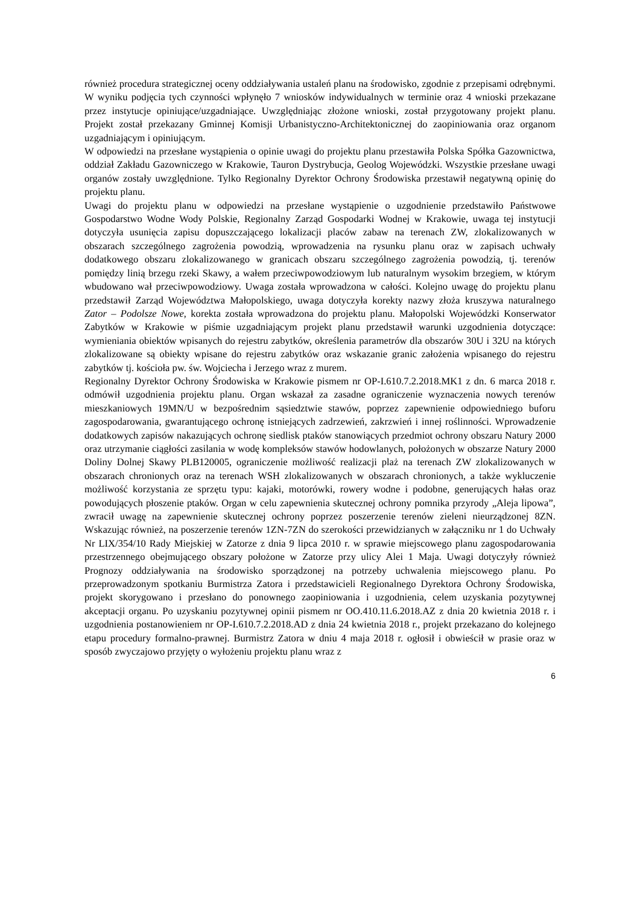również procedura strategicznej oceny oddziaływania ustaleń planu na środowisko, zgodnie z przepisami odrębnymi. W wyniku podjęcia tych czynności wpłynęło 7 wniosków indywidualnych w terminie oraz 4 wnioski przekazane przez instytucje opiniujące/uzgadniające. Uwzględniając złożone wnioski, został przygotowany projekt planu. Projekt został przekazany Gminnej Komisji Urbanistyczno-Architektonicznej do zaopiniowania oraz organom uzgadniającym i opiniującym.
W odpowiedzi na przesłane wystąpienia o opinie uwagi do projektu planu przestawiła Polska Spółka Gazownictwa, oddział Zakładu Gazowniczego w Krakowie, Tauron Dystrybucja, Geolog Wojewódzki. Wszystkie przesłane uwagi organów zostały uwzględnione. Tylko Regionalny Dyrektor Ochrony Środowiska przestawił negatywną opinię do projektu planu.
Uwagi do projektu planu w odpowiedzi na przesłane wystąpienie o uzgodnienie przedstawiło Państwowe Gospodarstwo Wodne Wody Polskie, Regionalny Zarząd Gospodarki Wodnej w Krakowie, uwaga tej instytucji dotyczyła usunięcia zapisu dopuszczającego lokalizacji placów zabaw na terenach ZW, zlokalizowanych w obszarach szczególnego zagrożenia powodzią, wprowadzenia na rysunku planu oraz w zapisach uchwały dodatkowego obszaru zlokalizowanego w granicach obszaru szczególnego zagrożenia powodzią, tj. terenów pomiędzy linią brzegu rzeki Skawy, a wałem przeciwpowodziowym lub naturalnym wysokim brzegiem, w którym wbudowano wał przeciwpowodziowy. Uwaga została wprowadzona w całości. Kolejno uwagę do projektu planu przedstawił Zarząd Województwa Małopolskiego, uwaga dotyczyła korekty nazwy złoża kruszywa naturalnego Zator – Podolsze Nowe, korekta została wprowadzona do projektu planu. Małopolski Wojewódzki Konserwator Zabytków w Krakowie w piśmie uzgadniającym projekt planu przedstawił warunki uzgodnienia dotyczące: wymieniania obiektów wpisanych do rejestru zabytków, określenia parametrów dla obszarów 30U i 32U na których zlokalizowane są obiekty wpisane do rejestru zabytków oraz wskazanie granic założenia wpisanego do rejestru zabytków tj. kościoła pw. św. Wojciecha i Jerzego wraz z murem.
Regionalny Dyrektor Ochrony Środowiska w Krakowie pismem nr OP-I.610.7.2.2018.MK1 z dn. 6 marca 2018 r. odmówił uzgodnienia projektu planu. Organ wskazał za zasadne ograniczenie wyznaczenia nowych terenów mieszkaniowych 19MN/U w bezpośrednim sąsiedztwie stawów, poprzez zapewnienie odpowiedniego buforu zagospodarowania, gwarantującego ochronę istniejących zadrzewień, zakrzwień i innej roślinności. Wprowadzenie dodatkowych zapisów nakazujących ochronę siedlisk ptaków stanowiących przedmiot ochrony obszaru Natury 2000 oraz utrzymanie ciągłości zasilania w wodę kompleksów stawów hodowlanych, położonych w obszarze Natury 2000 Doliny Dolnej Skawy PLB120005, ograniczenie możliwość realizacji plaż na terenach ZW zlokalizowanych w obszarach chronionych oraz na terenach WSH zlokalizowanych w obszarach chronionych, a także wykluczenie możliwość korzystania ze sprzętu typu: kajaki, motorówki, rowery wodne i podobne, generujących hałas oraz powodujących płoszenie ptaków. Organ w celu zapewnienia skutecznej ochrony pomnika przyrody „Aleja lipowa”, zwracił uwagę na zapewnienie skutecznej ochrony poprzez poszerzenie terenów zieleni nieurządzonej 8ZN. Wskazując również, na poszerzenie terenów 1ZN-7ZN do szerokości przewidzianych w załączniku nr 1 do Uchwały Nr LIX/354/10 Rady Miejskiej w Zatorze z dnia 9 lipca 2010 r. w sprawie miejscowego planu zagospodarowania przestrzennego obejmującego obszary położone w Zatorze przy ulicy Alei 1 Maja. Uwagi dotyczyły również Prognozy oddziaływania na środowisko sporządzonej na potrzeby uchwalenia miejscowego planu. Po przeprowadzonym spotkaniu Burmistrza Zatora i przedstawicieli Regionalnego Dyrektora Ochrony Środowiska, projekt skorygowano i przesłano do ponownego zaopiniowania i uzgodnienia, celem uzyskania pozytywnej akceptacji organu. Po uzyskaniu pozytywnej opinii pismem nr OO.410.11.6.2018.AZ z dnia 20 kwietnia 2018 r. i uzgodnienia postanowieniem nr OP-I.610.7.2.2018.AD z dnia 24 kwietnia 2018 r., projekt przekazano do kolejnego etapu procedury formalno-prawnej. Burmistrz Zatora w dniu 4 maja 2018 r. ogłosił i obwieścił w prasie oraz w sposób zwyczajowo przyjęty o wyłożeniu projektu planu wraz z
6